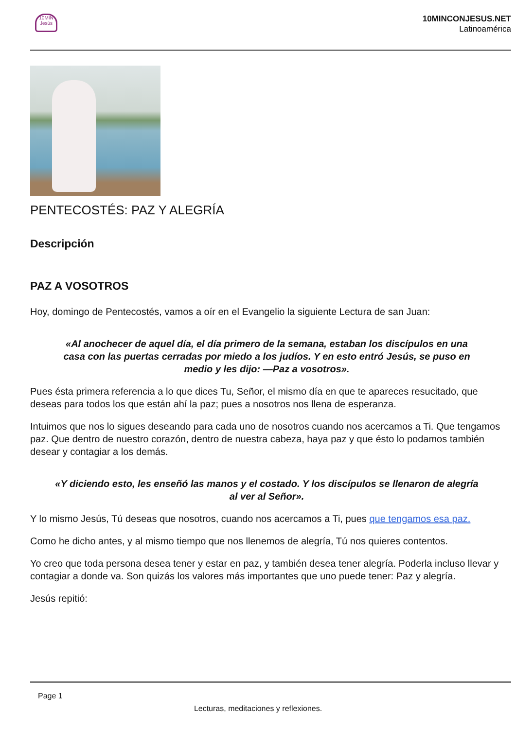10MIN Jesús
10MINCONJESUS.NET
Latinoamérica
PENTECOSTÉS: PAZ Y ALEGRÍA
Descripción
PAZ A VOSOTROS
Hoy, domingo de Pentecostés, vamos a oír en el Evangelio la siguiente Lectura de san Juan:
«Al anochecer de aquel día, el día primero de la semana, estaban los discípulos en una casa con las puertas cerradas por miedo a los judíos. Y en esto entró Jesús, se puso en medio y les dijo: —Paz a vosotros».
Pues ésta primera referencia a lo que dices Tu, Señor, el mismo día en que te apareces resucitado, que deseas para todos los que están ahí la paz; pues a nosotros nos llena de esperanza.
Intuimos que nos lo sigues deseando para cada uno de nosotros cuando nos acercamos a Ti. Que tengamos paz. Que dentro de nuestro corazón, dentro de nuestra cabeza, haya paz y que ésto lo podamos también desear y contagiar a los demás.
«Y diciendo esto, les enseñó las manos y el costado. Y los discípulos se llenaron de alegría al ver al Señor».
Y lo mismo Jesús, Tú deseas que nosotros, cuando nos acercamos a Ti, pues que tengamos esa paz.
Como he dicho antes, y al mismo tiempo que nos llenemos de alegría, Tú nos quieres contentos.
Yo creo que toda persona desea tener y estar en paz, y también desea tener alegría. Poderla incluso llevar y contagiar a donde va. Son quizás los valores más importantes que uno puede tener: Paz y alegría.
Jesús repitió:
Page 1
Lecturas, meditaciones y reflexiones.